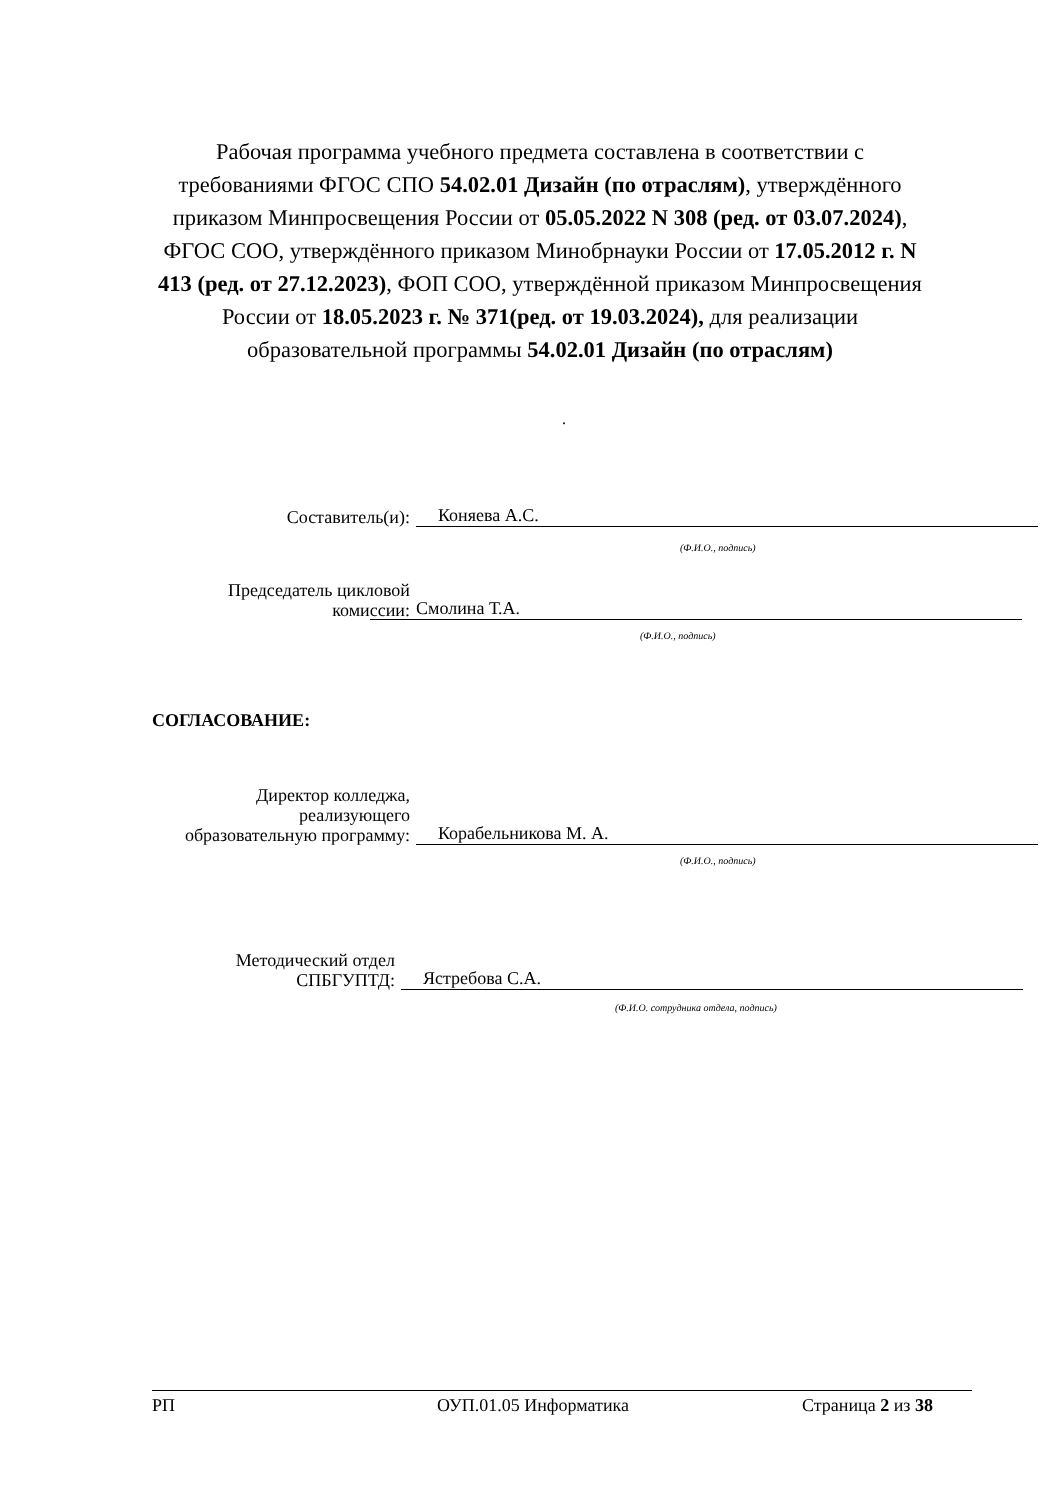Рабочая программа учебного предмета составлена в соответствии с требованиями ФГОС СПО 54.02.01 Дизайн (по отраслям), утверждённого приказом Минпросвещения России от 05.05.2022 N 308 (ред. от 03.07.2024), ФГОС СОО, утверждённого приказом Минобрнауки России от 17.05.2012 г. N 413 (ред. от 27.12.2023), ФОП СОО, утверждённой приказом Минпросвещения России от 18.05.2023 г. № 371(ред. от 19.03.2024), для реализации образовательной программы 54.02.01 Дизайн (по отраслям)
.
Составитель(и):
Коняева А.С.
(Ф.И.О., подпись)
Председатель цикловой
комиссии:
Смолина Т.А.
(Ф.И.О., подпись)
СОГЛАСОВАНИЕ:
Директор колледжа,
реализующего
образовательную программу:
Корабельникова М. А.
(Ф.И.О., подпись)
Методический отдел
СПБГУПТД:
Ястребова С.А.
(Ф.И.О. сотрудника отдела, подпись)
РП ОУП.01.05 Информатика Страница 2 из 38